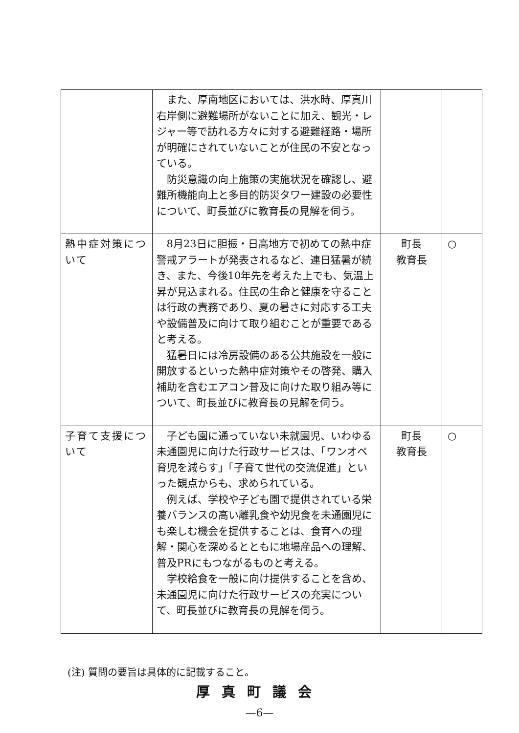| | また、厚南地区においては、洪水時、厚真川右岸側に避難場所がないことに加え、観光・レジャー等で訪れる方々に対する避難経路・場所が明確にされていないことが住民の不安となっている。 防災意識の向上施策の実施状況を確認し、避難所機能向上と多目的防災タワー建設の必要性について、町長並びに教育長の見解を伺う。 | | | |
| 熱中症対策について | 8月23日に胆振・日高地方で初めての熱中症警戒アラートが発表されるなど、連日猛暑が続き、また、今後10年先を考えた上でも、気温上昇が見込まれる。住民の生命と健康を守ることは行政の責務であり、夏の暑さに対応する工夫や設備普及に向けて取り組むことが重要であると考える。 猛暑日には冷房設備のある公共施設を一般に開放するといった熱中症対策やその啓発、購入補助を含むエアコン普及に向けた取り組み等について、町長並びに教育長の見解を伺う。 | 町長 教育長 | ○ | |
| 子育て支援について | 子ども園に通っていない未就園児、いわゆる未通園児に向けた行政サービスは、「ワンオペ育児を減らす」「子育て世代の交流促進」といった観点からも、求められている。 例えば、学校や子ども園で提供されている栄養バランスの高い離乳食や幼児食を未通園児にも楽しむ機会を提供することは、食育への理解・関心を深めるとともに地場産品への理解、普及PRにもつながるものと考える。 学校給食を一般に向け提供することを含め、未通園児に向けた行政サービスの充実について、町長並びに教育長の見解を伺う。 | 町長 教育長 | ○ | |
(注) 質問の要旨は具体的に記載すること。
厚真町議会
—6—